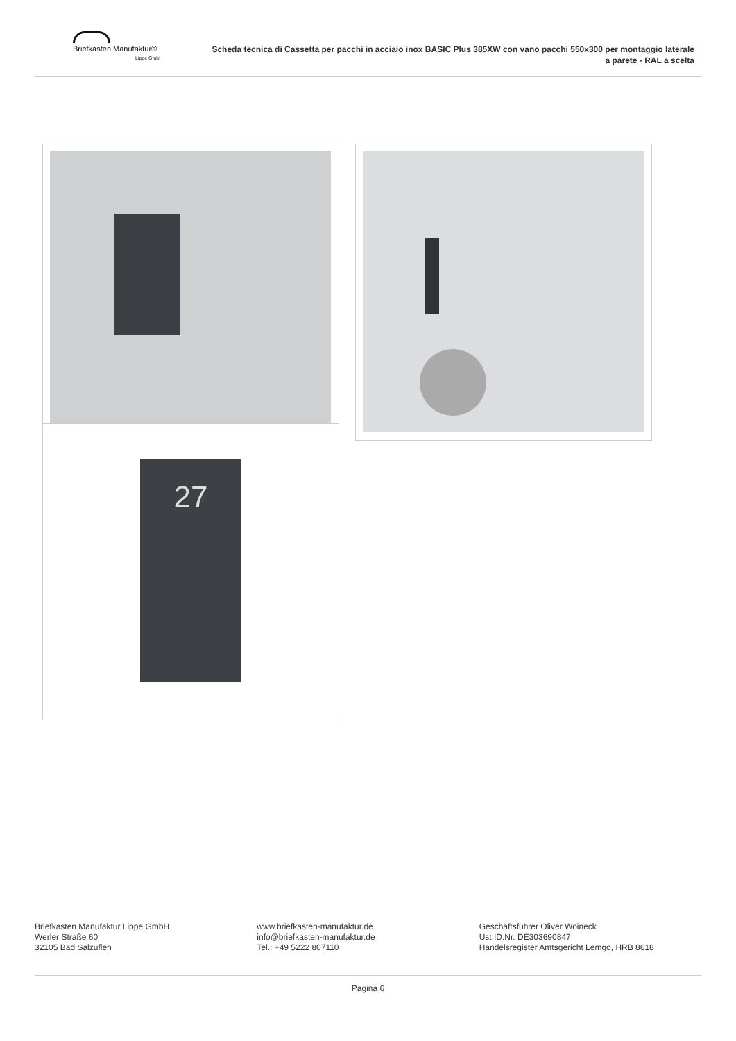Briefkasten Manufaktur®
Lippe GmbH
Scheda tecnica di Cassetta per pacchi in acciaio inox BASIC Plus 385XW con vano pacchi 550x300 per montaggio laterale a parete - RAL a scelta
27
Briefkasten Manufaktur Lippe GmbH
Werler Straße 60
32105 Bad Salzuflen
www.briefkasten-manufaktur.de
info@briefkasten-manufaktur.de
Tel.: +49 5222 807110
Geschäftsführer Oliver Woineck
Ust.ID.Nr. DE303690847
Handelsregister Amtsgericht Lemgo, HRB 8618
Pagina 6